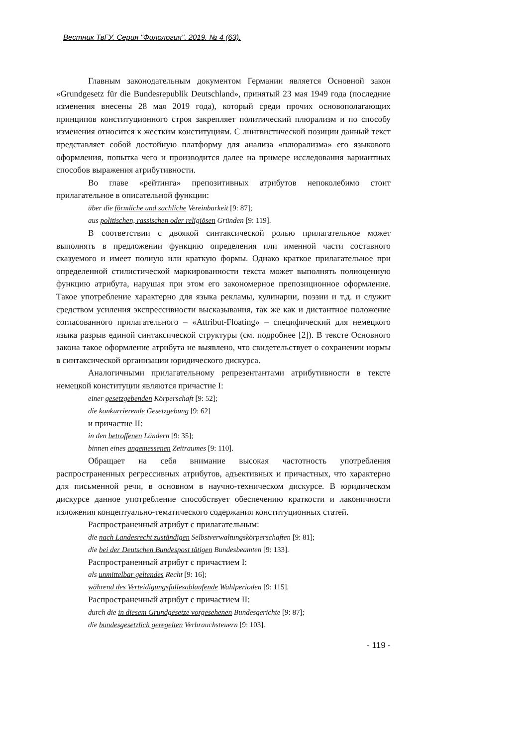Вестник ТвГУ. Серия "Филология". 2019. № 4 (63).
Главным законодательным документом Германии является Основной закон «Grundgesetz für die Bundesrepublik Deutschland», принятый 23 мая 1949 года (последние изменения внесены 28 мая 2019 года), который среди прочих основополагающих принципов конституционного строя закрепляет политический плюрализм и по способу изменения относится к жестким конституциям. С лингвистической позиции данный текст представляет собой достойную платформу для анализа «плюрализма» его языкового оформления, попытка чего и производится далее на примере исследования вариантных способов выражения атрибутивности.
Во главе «рейтинга» препозитивных атрибутов непоколебимо стоит прилагательное в описательной функции:
über die förmliche und sachliche Vereinbarkeit [9: 87];
aus politischen, rassischen oder religiösen Gründen [9: 119].
В соответствии с двоякой синтаксической ролью прилагательное может выполнять в предложении функцию определения или именной части составного сказуемого и имеет полную или краткую формы. Однако краткое прилагательное при определенной стилистической маркированности текста может выполнять полноценную функцию атрибута, нарушая при этом его закономерное препозиционное оформление. Такое употребление характерно для языка рекламы, кулинарии, поэзии и т.д. и служит средством усиления экспрессивности высказывания, так же как и дистантное положение согласованного прилагательного – «Attribut-Floating» – специфический для немецкого языка разрыв единой синтаксической структуры (см. подробнее [2]). В тексте Основного закона такое оформление атрибута не выявлено, что свидетельствует о сохранении нормы в синтаксической организации юридического дискурса.
Аналогичными прилагательному репрезентантами атрибутивности в тексте немецкой конституции являются причастие I:
einer gesetzgebenden Körperschaft [9: 52];
die konkurrierende Gesetzgebung [9: 62]
и причастие II:
in den betroffenen Ländern [9: 35];
binnen eines angemessenen Zeitraumes [9: 110].
Обращает на себя внимание высокая частотность употребления распространенных регрессивных атрибутов, адъективных и причастных, что характерно для письменной речи, в основном в научно-техническом дискурсе. В юридическом дискурсе данное употребление способствует обеспечению краткости и лаконичности изложения концептуально-тематического содержания конституционных статей.
Распространенный атрибут с прилагательным:
die nach Landesrecht zuständigen Selbstverwaltungskörperschaften [9: 81];
die bei der Deutschen Bundespost tätigen Bundesbeamten [9: 133].
Распространенный атрибут с причастием I:
als unmittelbar geltendes Recht [9: 16];
während des Verteidigungsfallesablaufende Wahlperioden [9: 115].
Распространенный атрибут с причастием II:
durch die in diesem Grundgesetze vorgesehenen Bundesgerichte [9: 87];
die bundesgesetzlich geregelten Verbrauchsteuern [9: 103].
- 119 -